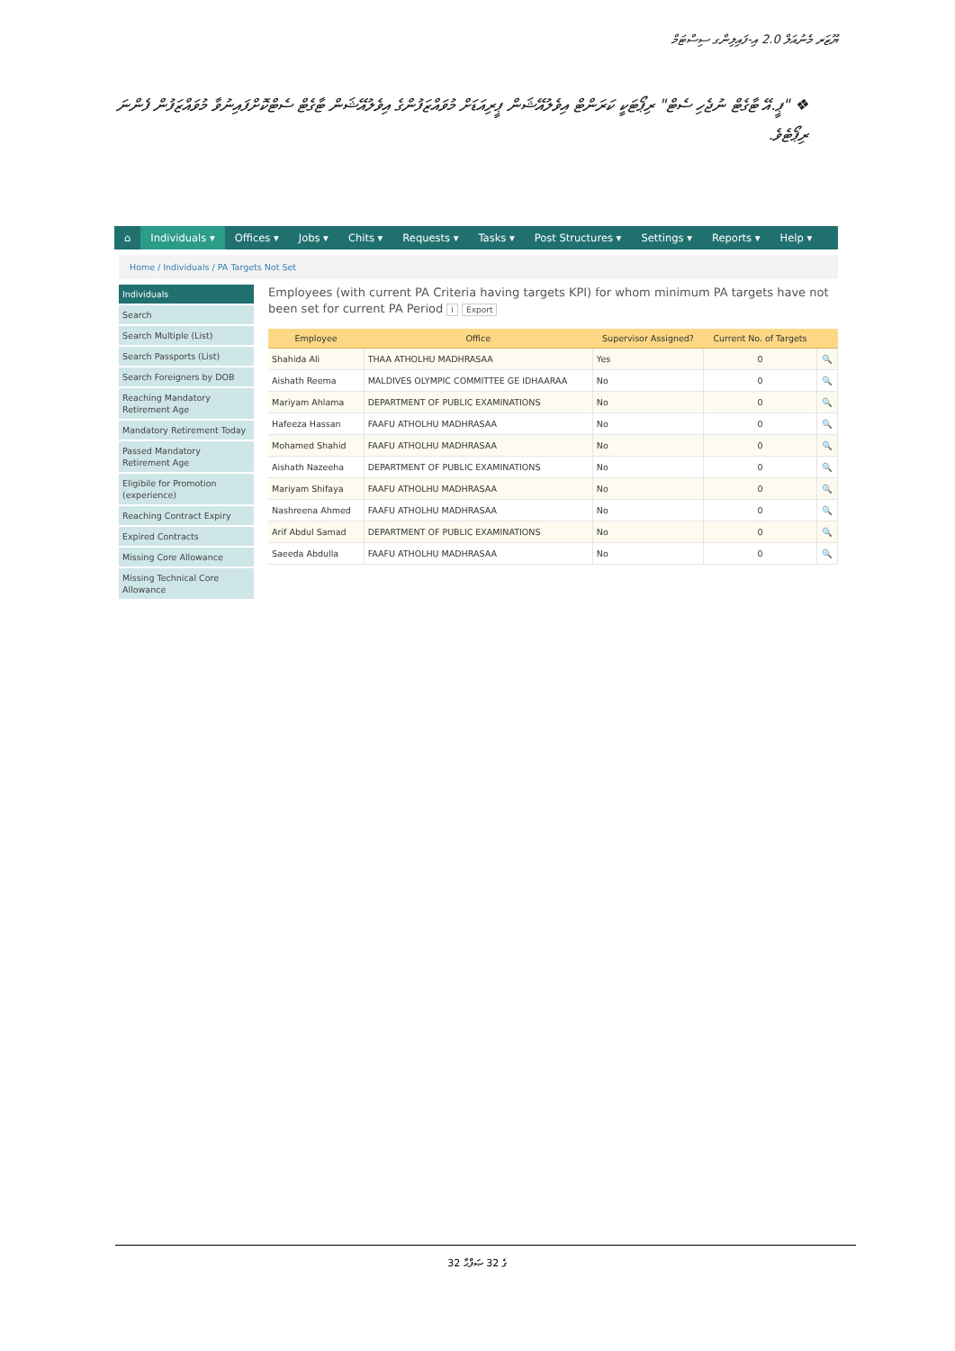ޔޫޒަރ މެނުއަލް 2.0 އި-ފައިލިންގ ސިސްޓަމް
❖ "ޕީ.އޭ ޓާގެޓް ނުޖެހި ސެޓް" ރިޕޯޓަކީ ކަރަންޓް އިވެލުއޭޝަން ޕީރިއަޑަށް މުވައްޒަފުންގެ އިވެލުއޭޝަން ޓާގެޓް ސެޓްކޮށްފައިނުވާ މުވައްޒަފުން ފެންނަ ރިޕޯޓެވެ.
⌂ Individuals ▾ Offices ▾ Jobs ▾ Chits ▾ Requests ▾ Tasks ▾ Post Structures ▾ Settings ▾ Reports ▾ Help ▾
Home / Individuals / PA Targets Not Set
Individuals
Search
Search Multiple (List)
Search Passports (List)
Search Foreigners by DOB
Reaching Mandatory Retirement Age
Mandatory Retirement Today
Passed Mandatory Retirement Age
Eligibile for Promotion (experience)
Reaching Contract Expiry
Expired Contracts
Missing Core Allowance
Missing Technical Core Allowance
Employees (with current PA Criteria having targets KPI) for whom minimum PA targets have not been set for current PA Period i Export
| Employee | Office | Supervisor Assigned? | Current No. of Targets | |
| --- | --- | --- | --- | --- |
| Shahida Ali | THAA ATHOLHU MADHRASAA | Yes | 0 | 🔍 |
| Aishath Reema | MALDIVES OLYMPIC COMMITTEE GE IDHAARAA | No | 0 | 🔍 |
| Mariyam Ahlama | DEPARTMENT OF PUBLIC EXAMINATIONS | No | 0 | 🔍 |
| Hafeeza Hassan | FAAFU ATHOLHU MADHRASAA | No | 0 | 🔍 |
| Mohamed Shahid | FAAFU ATHOLHU MADHRASAA | No | 0 | 🔍 |
| Aishath Nazeeha | DEPARTMENT OF PUBLIC EXAMINATIONS | No | 0 | 🔍 |
| Mariyam Shifaya | FAAFU ATHOLHU MADHRASAA | No | 0 | 🔍 |
| Nashreena Ahmed | FAAFU ATHOLHU MADHRASAA | No | 0 | 🔍 |
| Arif Abdul Samad | DEPARTMENT OF PUBLIC EXAMINATIONS | No | 0 | 🔍 |
| Saeeda Abdulla | FAAFU ATHOLHU MADHRASAA | No | 0 | 🔍 |
32 ގެ 32 ޞަފްޙާ